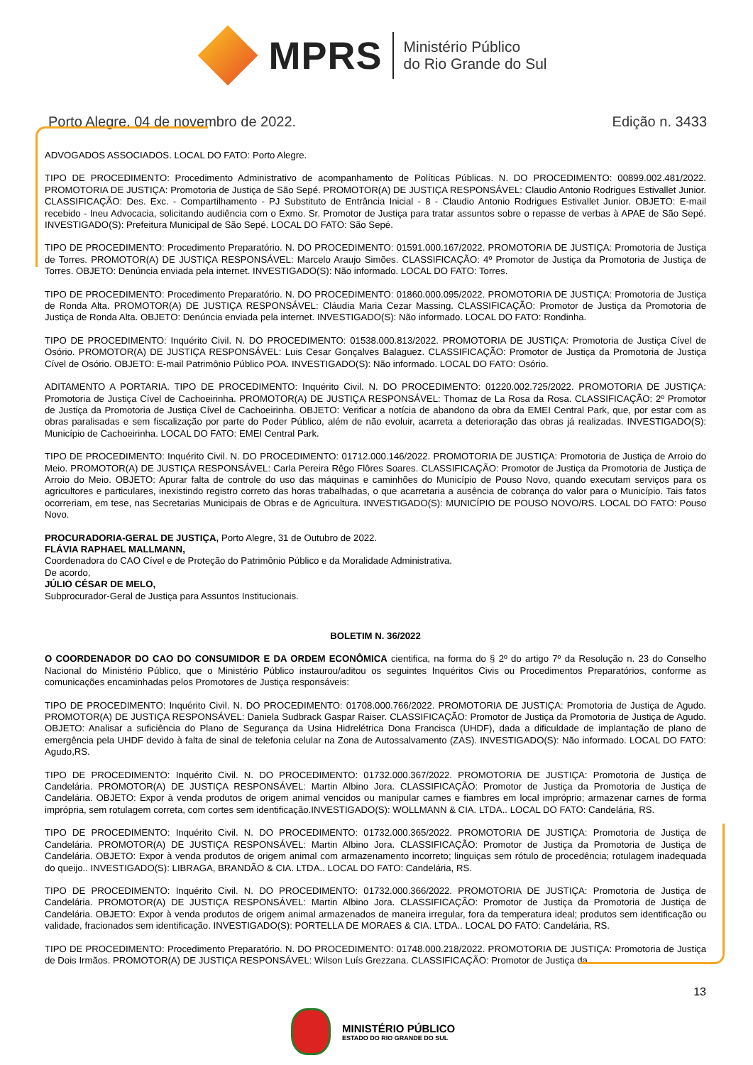MPRS
Ministério Público
do Rio Grande do Sul
Porto Alegre, 04 de novembro de 2022. Edição n. 3433
ADVOGADOS ASSOCIADOS. LOCAL DO FATO: Porto Alegre.
TIPO DE PROCEDIMENTO: Procedimento Administrativo de acompanhamento de Políticas Públicas. N. DO PROCEDIMENTO: 00899.002.481/2022. PROMOTORIA DE JUSTIÇA: Promotoria de Justiça de São Sepé. PROMOTOR(A) DE JUSTIÇA RESPONSÁVEL: Claudio Antonio Rodrigues Estivallet Junior. CLASSIFICAÇÃO: Des. Exc. - Compartilhamento - PJ Substituto de Entrância Inicial - 8 - Claudio Antonio Rodrigues Estivallet Junior. OBJETO: E-mail recebido - Ineu Advocacia, solicitando audiência com o Exmo. Sr. Promotor de Justiça para tratar assuntos sobre o repasse de verbas à APAE de São Sepé. INVESTIGADO(S): Prefeitura Municipal de São Sepé. LOCAL DO FATO: São Sepé.
TIPO DE PROCEDIMENTO: Procedimento Preparatório. N. DO PROCEDIMENTO: 01591.000.167/2022. PROMOTORIA DE JUSTIÇA: Promotoria de Justiça de Torres. PROMOTOR(A) DE JUSTIÇA RESPONSÁVEL: Marcelo Araujo Simões. CLASSIFICAÇÃO: 4º Promotor de Justiça da Promotoria de Justiça de Torres. OBJETO: Denúncia enviada pela internet. INVESTIGADO(S): Não informado. LOCAL DO FATO: Torres.
TIPO DE PROCEDIMENTO: Procedimento Preparatório. N. DO PROCEDIMENTO: 01860.000.095/2022. PROMOTORIA DE JUSTIÇA: Promotoria de Justiça de Ronda Alta. PROMOTOR(A) DE JUSTIÇA RESPONSÁVEL: Cláudia Maria Cezar Massing. CLASSIFICAÇÃO: Promotor de Justiça da Promotoria de Justiça de Ronda Alta. OBJETO: Denúncia enviada pela internet. INVESTIGADO(S): Não informado. LOCAL DO FATO: Rondinha.
TIPO DE PROCEDIMENTO: Inquérito Civil. N. DO PROCEDIMENTO: 01538.000.813/2022. PROMOTORIA DE JUSTIÇA: Promotoria de Justiça Cível de Osório. PROMOTOR(A) DE JUSTIÇA RESPONSÁVEL: Luis Cesar Gonçalves Balaguez. CLASSIFICAÇÃO: Promotor de Justiça da Promotoria de Justiça Cível de Osório. OBJETO: E-mail Patrimônio Público POA. INVESTIGADO(S): Não informado. LOCAL DO FATO: Osório.
ADITAMENTO A PORTARIA. TIPO DE PROCEDIMENTO: Inquérito Civil. N. DO PROCEDIMENTO: 01220.002.725/2022. PROMOTORIA DE JUSTIÇA: Promotoria de Justiça Cível de Cachoeirinha. PROMOTOR(A) DE JUSTIÇA RESPONSÁVEL: Thomaz de La Rosa da Rosa. CLASSIFICAÇÃO: 2º Promotor de Justiça da Promotoria de Justiça Cível de Cachoeirinha. OBJETO: Verificar a notícia de abandono da obra da EMEI Central Park, que, por estar com as obras paralisadas e sem fiscalização por parte do Poder Público, além de não evoluir, acarreta a deterioração das obras já realizadas. INVESTIGADO(S): Município de Cachoeirinha. LOCAL DO FATO: EMEI Central Park.
TIPO DE PROCEDIMENTO: Inquérito Civil. N. DO PROCEDIMENTO: 01712.000.146/2022. PROMOTORIA DE JUSTIÇA: Promotoria de Justiça de Arroio do Meio. PROMOTOR(A) DE JUSTIÇA RESPONSÁVEL: Carla Pereira Rêgo Flôres Soares. CLASSIFICAÇÃO: Promotor de Justiça da Promotoria de Justiça de Arroio do Meio. OBJETO: Apurar falta de controle do uso das máquinas e caminhões do Município de Pouso Novo, quando executam serviços para os agricultores e particulares, inexistindo registro correto das horas trabalhadas, o que acarretaria a ausência de cobrança do valor para o Município. Tais fatos ocorreriam, em tese, nas Secretarias Municipais de Obras e de Agricultura. INVESTIGADO(S): MUNICÍPIO DE POUSO NOVO/RS. LOCAL DO FATO: Pouso Novo.
PROCURADORIA-GERAL DE JUSTIÇA, Porto Alegre, 31 de Outubro de 2022.
FLÁVIA RAPHAEL MALLMANN,
Coordenadora do CAO Cível e de Proteção do Patrimônio Público e da Moralidade Administrativa.
De acordo,
JÚLIO CÉSAR DE MELO,
Subprocurador-Geral de Justiça para Assuntos Institucionais.
BOLETIM N. 36/2022
O COORDENADOR DO CAO DO CONSUMIDOR E DA ORDEM ECONÔMICA cientifica, na forma do § 2º do artigo 7º da Resolução n. 23 do Conselho Nacional do Ministério Público, que o Ministério Público instaurou/aditou os seguintes Inquéritos Civis ou Procedimentos Preparatórios, conforme as comunicações encaminhadas pelos Promotores de Justiça responsáveis:
TIPO DE PROCEDIMENTO: Inquérito Civil. N. DO PROCEDIMENTO: 01708.000.766/2022. PROMOTORIA DE JUSTIÇA: Promotoria de Justiça de Agudo. PROMOTOR(A) DE JUSTIÇA RESPONSÁVEL: Daniela Sudbrack Gaspar Raiser. CLASSIFICAÇÃO: Promotor de Justiça da Promotoria de Justiça de Agudo. OBJETO: Analisar a suficiência do Plano de Segurança da Usina Hidrelétrica Dona Francisca (UHDF), dada a dificuldade de implantação de plano de emergência pela UHDF devido à falta de sinal de telefonia celular na Zona de Autossalvamento (ZAS). INVESTIGADO(S): Não informado. LOCAL DO FATO: Agudo,RS.
TIPO DE PROCEDIMENTO: Inquérito Civil. N. DO PROCEDIMENTO: 01732.000.367/2022. PROMOTORIA DE JUSTIÇA: Promotoria de Justiça de Candelária. PROMOTOR(A) DE JUSTIÇA RESPONSÁVEL: Martin Albino Jora. CLASSIFICAÇÃO: Promotor de Justiça da Promotoria de Justiça de Candelária. OBJETO: Expor à venda produtos de origem animal vencidos ou manipular carnes e fiambres em local impróprio; armazenar carnes de forma imprópria, sem rotulagem correta, com cortes sem identificação.INVESTIGADO(S): WOLLMANN & CIA. LTDA.. LOCAL DO FATO: Candelária, RS.
TIPO DE PROCEDIMENTO: Inquérito Civil. N. DO PROCEDIMENTO: 01732.000.365/2022. PROMOTORIA DE JUSTIÇA: Promotoria de Justiça de Candelária. PROMOTOR(A) DE JUSTIÇA RESPONSÁVEL: Martin Albino Jora. CLASSIFICAÇÃO: Promotor de Justiça da Promotoria de Justiça de Candelária. OBJETO: Expor à venda produtos de origem animal com armazenamento incorreto; linguiças sem rótulo de procedência; rotulagem inadequada do queijo.. INVESTIGADO(S): LIBRAGA, BRANDÃO & CIA. LTDA.. LOCAL DO FATO: Candelária, RS.
TIPO DE PROCEDIMENTO: Inquérito Civil. N. DO PROCEDIMENTO: 01732.000.366/2022. PROMOTORIA DE JUSTIÇA: Promotoria de Justiça de Candelária. PROMOTOR(A) DE JUSTIÇA RESPONSÁVEL: Martin Albino Jora. CLASSIFICAÇÃO: Promotor de Justiça da Promotoria de Justiça de Candelária. OBJETO: Expor à venda produtos de origem animal armazenados de maneira irregular, fora da temperatura ideal; produtos sem identificação ou validade, fracionados sem identificação. INVESTIGADO(S): PORTELLA DE MORAES & CIA. LTDA.. LOCAL DO FATO: Candelária, RS.
TIPO DE PROCEDIMENTO: Procedimento Preparatório. N. DO PROCEDIMENTO: 01748.000.218/2022. PROMOTORIA DE JUSTIÇA: Promotoria de Justiça de Dois Irmãos. PROMOTOR(A) DE JUSTIÇA RESPONSÁVEL: Wilson Luís Grezzana. CLASSIFICAÇÃO: Promotor de Justiça da
13
MINISTÉRIO PÚBLICO
ESTADO DO RIO GRANDE DO SUL